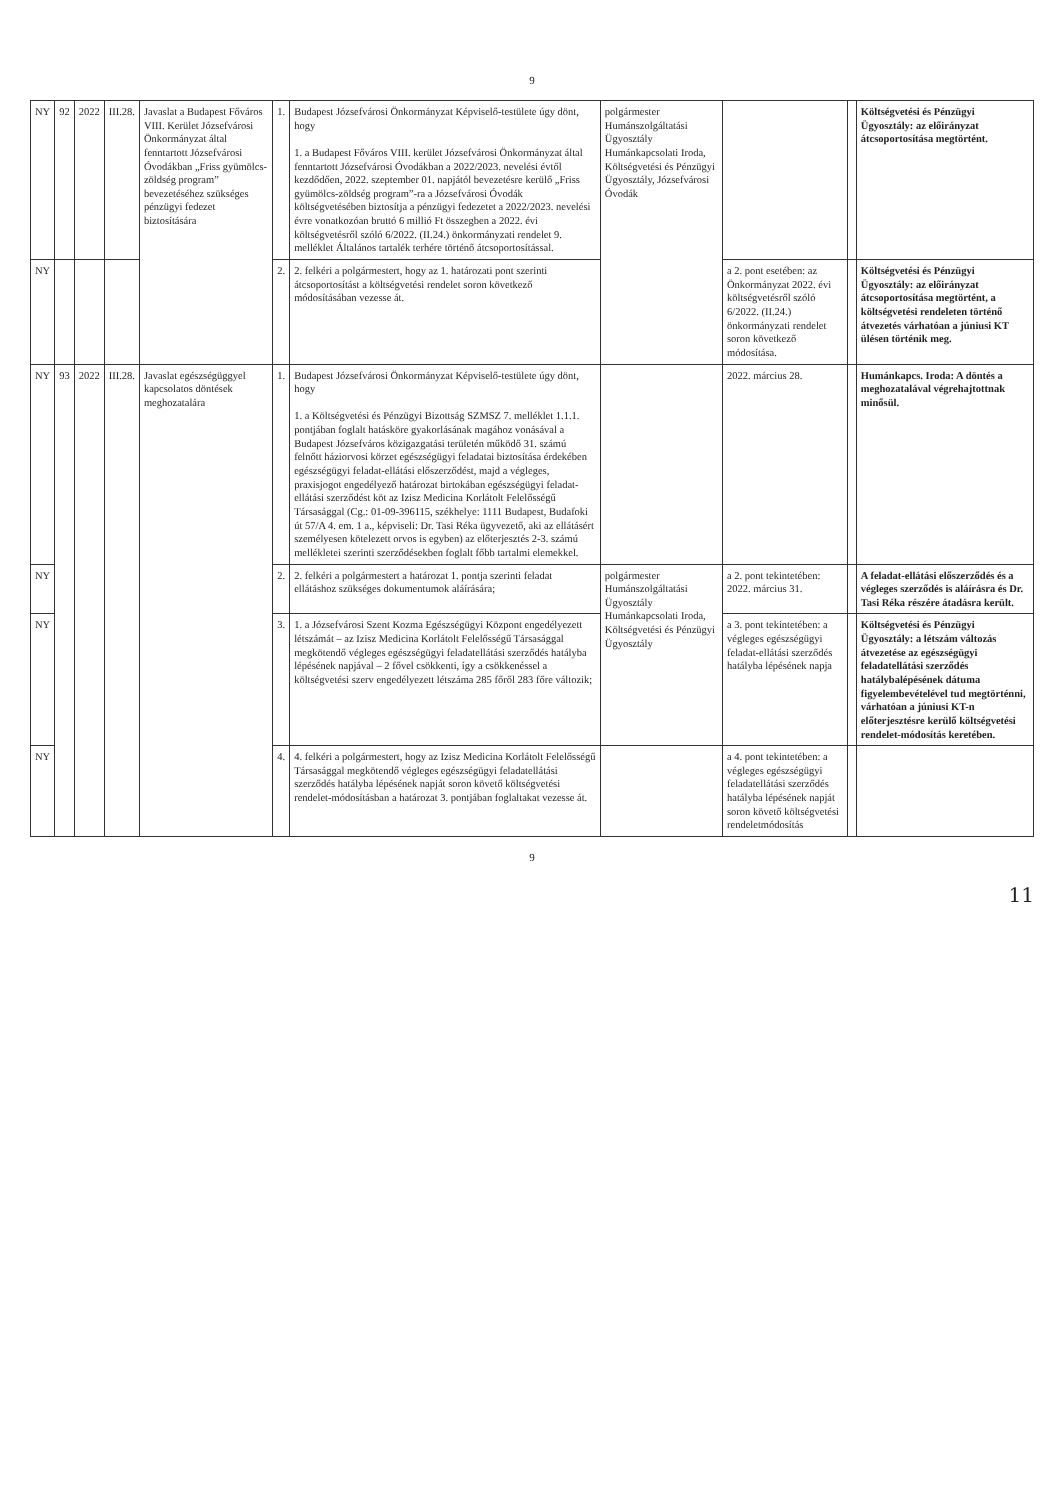9
| NY | 92 | 2022 | III.28. | Javaslat a Budapest Főváros VIII. Kerület Józsefvárosi Önkormányzat által fenntartott Józsefvárosi Óvodákban „Friss gyümölcs-zöldség program” bevezetéséhez szükséges pénzügyi fedezet biztosítására | 1. | Budapest Józsefvárosi Önkormányzat Képviselő-testülete úgy dönt, hogy 1. a Budapest Főváros VIII. kerület Józsefvárosi Önkormányzat által fenntartott Józsefvárosi Óvodákban a 2022/2023. nevelési évtől kezdődően, 2022. szeptember 01. napjától bevezetésre kerülő „Friss gyümölcs-zöldség program”-ra a Józsefvárosi Óvodák költségvetésében biztosítja a pénzügyi fedezetet a 2022/2023. nevelési évre vonatkozóan bruttó 6 millió Ft összegben a 2022. évi költségvetésről szóló 6/2022. (II.24.) önkormányzati rendelet 9. melléklet Általános tartalék terhére történő átcsoportosítással. | polgármester Humánszolgáltatási Ügyosztály Humánkapcsolati Iroda, Költségvetési és Pénzügyi Ügyosztály, Józsefvárosi Óvodák | | | Költségvetési és Pénzügyi Ügyosztály: az előirányzat átcsoportosítása megtörtént. |
| NY | | | | | 2. | 2. felkéri a polgármestert, hogy az 1. határozati pont szerinti átcsoportosítást a költségvetési rendelet soron következő módosításában vezesse át. | | a 2. pont esetében: az Önkormányzat 2022. évi költségvetésről szóló 6/2022. (II.24.) önkormányzati rendelet soron következő módosítása. | | Költségvetési és Pénzügyi Ügyosztály: az előirányzat átcsoportosítása megtörtént, a költségvetési rendeleten történő átvezetés várhatóan a júniusi KT ülésen történik meg. |
| NY | 93 | 2022 | III.28. | Javaslat egészségüggyel kapcsolatos döntések meghozatalára | 1. | Budapest Józsefvárosi Önkormányzat Képviselő-testülete úgy dönt, hogy 1. a Költségvetési és Pénzügyi Bizottság SZMSZ 7. melléklet 1.1.1. pontjában foglalt hatásköre gyakorlásának magához vonásával a Budapest Józsefváros közigazgatási területén működő 31. számú felnőtt háziorvosi körzet egészségügyi feladatai biztosítása érdekében egészségügyi feladat-ellátási előszerződést, majd a végleges, praxisjogot engedélyező határozat birtokában egészségügyi feladat-ellátási szerződést köt az Izisz Medicina Korlátolt Felelősségű Társasággal (Cg.: 01-09-396115, székhelye: 1111 Budapest, Budafoki út 57/A 4. em. 1 a., képviseli: Dr. Tasi Réka ügyvezető, aki az ellátásért személyesen kötelezett orvos is egyben) az előterjesztés 2-3. számú mellékletei szerinti szerződésekben foglalt főbb tartalmi elemekkel. | | 2022. március 28. | | Humánkapcs. Iroda: A döntés a meghozatalával végrehajtottnak minősül. |
| NY | | | | | 2. | 2. felkéri a polgármestert a határozat 1. pontja szerinti feladat ellátáshoz szükséges dokumentumok aláírására; | polgármester Humánszolgáltatási Ügyosztály Humánkapcsolati Iroda, Költségvetési és Pénzügyi Ügyosztály | a 2. pont tekintetében: 2022. március 31. | | A feladat-ellátási előszerződés és a végleges szerződés is aláírásra és Dr. Tasi Réka részére átadásra került. |
| NY | | | | | 3. | 1. a Józsefvárosi Szent Kozma Egészségügyi Központ engedélyezett létszámát – az Izisz Medicina Korlátolt Felelősségű Társasággal megkötendő végleges egészségügyi feladatellátási szerződés hatályba lépésének napjával – 2 fővel csökkenti, így a csökkenéssel a költségvetési szerv engedélyezett létszáma 285 főről 283 főre változik; | | a 3. pont tekintetében: a végleges egészségügyi feladat-ellátási szerződés hatályba lépésének napja | | Költségvetési és Pénzügyi Ügyosztály: a létszám változás átvezetése az egészségügyi feladatellátási szerződés hatálybalépésének dátuma figyelembevételével tud megtörténni, várhatóan a júniusi KT-n előterjesztésre kerülő költségvetési rendelet-módosítás keretében. |
| NY | | | | | 4. | 4. felkéri a polgármestert, hogy az Izisz Medicina Korlátolt Felelősségű Társasággal megkötendő végleges egészségügyi feladatellátási szerződés hatályba lépésének napját soron követő költségvetési rendelet-módosításban a határozat 3. pontjában foglaltakat vezesse át. | | a 4. pont tekintetében: a végleges egészségügyi feladatellátási szerződés hatályba lépésének napját soron követő költségvetési rendeletmódosítás | | |
9
11